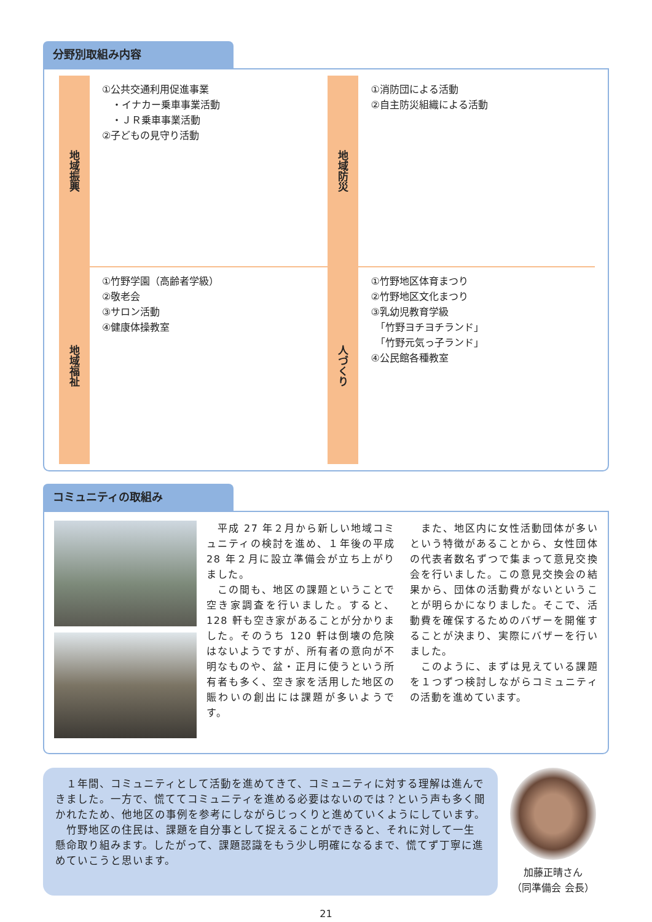分野別取組み内容
| 地域振興 | ①公共交通利用促進事業 ・イナカー乗車事業活動 ・ＪＲ乗車事業活動 ②子どもの見守り活動 | 地域防災 | ①消防団による活動 ②自主防災組織による活動 |
| 地域福祉 | ①竹野学園（高齢者学級） ②敬老会 ③サロン活動 ④健康体操教室 | 人づくり | ①竹野地区体育まつり ②竹野地区文化まつり ③乳幼児教育学級 「竹野ヨチヨチランド」 「竹野元気っ子ランド」 ④公民館各種教室 |
コミュニティの取組み
　平成 27 年２月から新しい地域コミュニティの検討を進め、１年後の平成 28 年２月に設立準備会が立ち上がりました。
　この間も、地区の課題ということで空き家調査を行いました。すると、128 軒も空き家があることが分かりました。そのうち 120 軒は倒壊の危険はないようですが、所有者の意向が不明なものや、盆・正月に使うという所有者も多く、空き家を活用した地区の賑わいの創出には課題が多いようです。
　また、地区内に女性活動団体が多いという特徴があることから、女性団体の代表者数名ずつで集まって意見交換会を行いました。この意見交換会の結果から、団体の活動費がないということが明らかになりました。そこで、活動費を確保するためのバザーを開催することが決まり、実際にバザーを行いました。
　このように、まずは見えている課題を１つずつ検討しながらコミュニティの活動を進めています。
　１年間、コミュニティとして活動を進めてきて、コミュニティに対する理解は進んできました。一方で、慌ててコミュニティを進める必要はないのでは？という声も多く聞かれたため、他地区の事例を参考にしながらじっくりと進めていくようにしています。
　竹野地区の住民は、課題を自分事として捉えることができると、それに対して一生懸命取り組みます。したがって、課題認識をもう少し明確になるまで、慌てず丁寧に進めていこうと思います。
加藤正晴さん
（同準備会 会長）
21